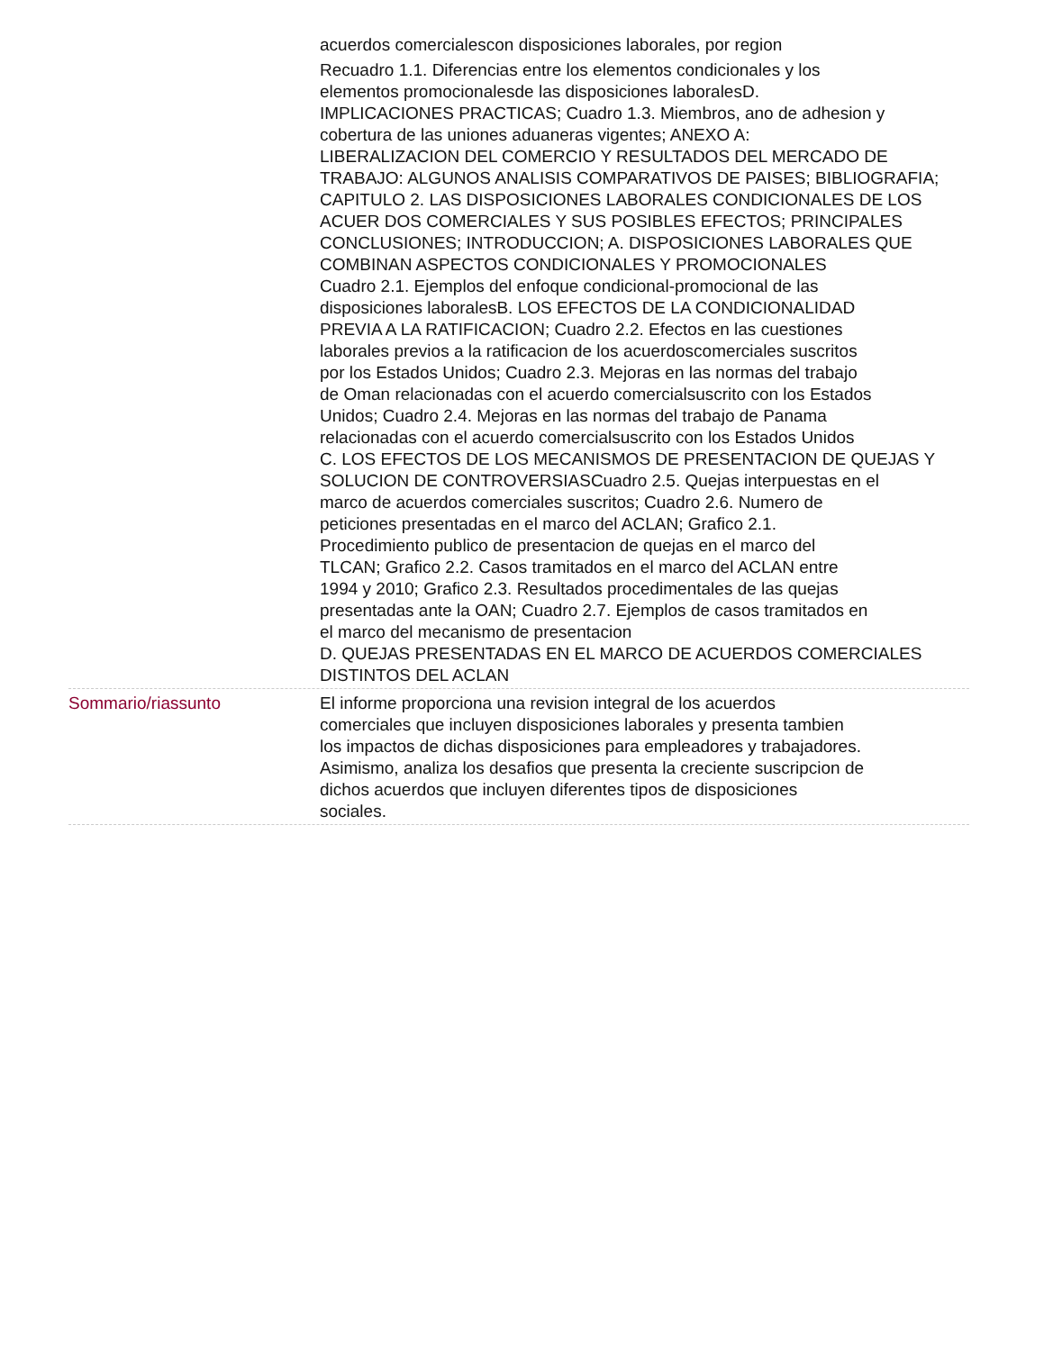acuerdos comercialescon disposiciones laborales, por region
Recuadro 1.1. Diferencias entre los elementos condicionales y los
elementos promocionalesde las disposiciones laboralesD.
IMPLICACIONES PRACTICAS; Cuadro 1.3. Miembros, ano de adhesion y
cobertura de las uniones aduaneras vigentes; ANEXO A:
LIBERALIZACION DEL COMERCIO Y RESULTADOS DEL MERCADO DE
TRABAJO: ALGUNOS ANALISIS COMPARATIVOS DE PAISES; BIBLIOGRAFIA;
CAPITULO 2. LAS DISPOSICIONES LABORALES CONDICIONALES DE LOS
ACUER DOS COMERCIALES Y SUS POSIBLES EFECTOS; PRINCIPALES
CONCLUSIONES; INTRODUCCION; A. DISPOSICIONES LABORALES QUE
COMBINAN ASPECTOS CONDICIONALES Y PROMOCIONALES
Cuadro 2.1. Ejemplos del enfoque condicional-promocional de las
disposiciones laboralesB. LOS EFECTOS DE LA CONDICIONALIDAD
PREVIA A LA RATIFICACION; Cuadro 2.2. Efectos en las cuestiones
laborales previos a la ratificacion de los acuerdoscomerciales suscritos
por los Estados Unidos; Cuadro 2.3. Mejoras en las normas del trabajo
de Oman relacionadas con el acuerdo comercialsuscrito con los Estados
Unidos; Cuadro 2.4. Mejoras en las normas del trabajo de Panama
relacionadas con el acuerdo comercialsuscrito con los Estados Unidos
C. LOS EFECTOS DE LOS MECANISMOS DE PRESENTACION DE QUEJAS Y
SOLUCION DE CONTROVERSIASCuadro 2.5. Quejas interpuestas en el
marco de acuerdos comerciales suscritos; Cuadro 2.6. Numero de
peticiones presentadas en el marco del ACLAN; Grafico 2.1.
Procedimiento publico de presentacion de quejas en el marco del
TLCAN; Grafico 2.2. Casos tramitados en el marco del ACLAN entre
1994 y 2010; Grafico 2.3. Resultados procedimentales de las quejas
presentadas ante la OAN; Cuadro 2.7. Ejemplos de casos tramitados en
el marco del mecanismo de presentacion
D. QUEJAS PRESENTADAS EN EL MARCO DE ACUERDOS COMERCIALES
DISTINTOS DEL ACLAN
Sommario/riassunto El informe proporciona una revision integral de los acuerdos
comerciales que incluyen disposiciones laborales y presenta tambien
los impactos de dichas disposiciones para empleadores y trabajadores.
Asimismo, analiza los desafios que presenta la creciente suscripcion de
dichos acuerdos que incluyen diferentes tipos de disposiciones
sociales.